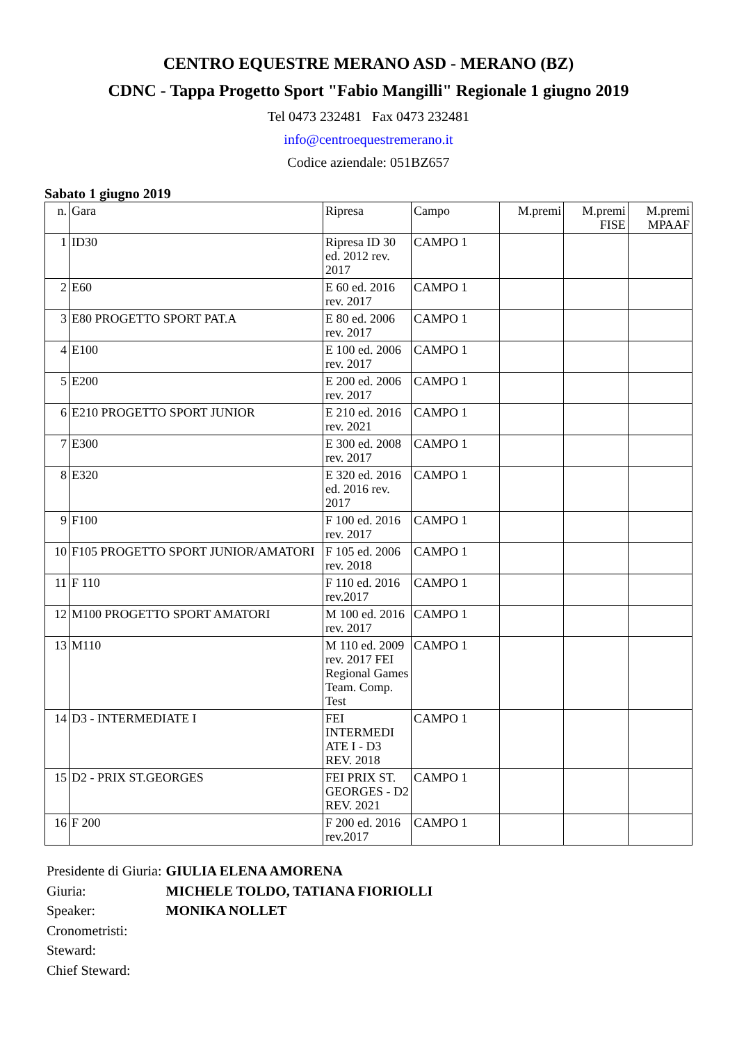CENTRO EQUESTRE MERANO ASD - MERANO (BZ)
CDNC - Tappa Progetto Sport "Fabio Mangilli" Regionale 1 giugno 2019
Tel 0473 232481 Fax 0473 232481
info@centroequestremerano.it
Codice aziendale: 051BZ657
Sabato 1 giugno 2019
| n. | Gara | Ripresa | Campo | M.premi | M.premi FISE | M.premi MPAAF |
| --- | --- | --- | --- | --- | --- | --- |
| 1 | ID30 | Ripresa ID 30 ed. 2012 rev. 2017 | CAMPO 1 | | | |
| 2 | E60 | E 60 ed. 2016 rev. 2017 | CAMPO 1 | | | |
| 3 | E80 PROGETTO SPORT PAT.A | E 80 ed. 2006 rev. 2017 | CAMPO 1 | | | |
| 4 | E100 | E 100 ed. 2006 rev. 2017 | CAMPO 1 | | | |
| 5 | E200 | E 200 ed. 2006 rev. 2017 | CAMPO 1 | | | |
| 6 | E210 PROGETTO SPORT JUNIOR | E 210 ed. 2016 rev. 2021 | CAMPO 1 | | | |
| 7 | E300 | E 300 ed. 2008 rev. 2017 | CAMPO 1 | | | |
| 8 | E320 | E 320 ed. 2016 ed. 2016 rev. 2017 | CAMPO 1 | | | |
| 9 | F100 | F 100 ed. 2016 rev. 2017 | CAMPO 1 | | | |
| 10 | F105 PROGETTO SPORT JUNIOR/AMATORI | F 105 ed. 2006 rev. 2018 | CAMPO 1 | | | |
| 11 | F 110 | F 110 ed. 2016 rev.2017 | CAMPO 1 | | | |
| 12 | M100 PROGETTO SPORT AMATORI | M 100 ed. 2016 rev. 2017 | CAMPO 1 | | | |
| 13 | M110 | M 110 ed. 2009 rev. 2017 FEI Regional Games Team. Comp. Test | CAMPO 1 | | | |
| 14 | D3 - INTERMEDIATE I | FEI INTERMEDI ATE I - D3 REV. 2018 | CAMPO 1 | | | |
| 15 | D2 - PRIX ST.GEORGES | FEI PRIX ST. GEORGES - D2 REV. 2021 | CAMPO 1 | | | |
| 16 | F 200 | F 200 ed. 2016 rev.2017 | CAMPO 1 | | | |
| Presidente di Giuria: | GIULIA ELENA AMORENA |
| Giuria: | MICHELE TOLDO, TATIANA FIORIOLLI |
| Speaker: | MONIKA NOLLET |
| Cronometristi: | |
| Steward: | |
| Chief Steward: | |